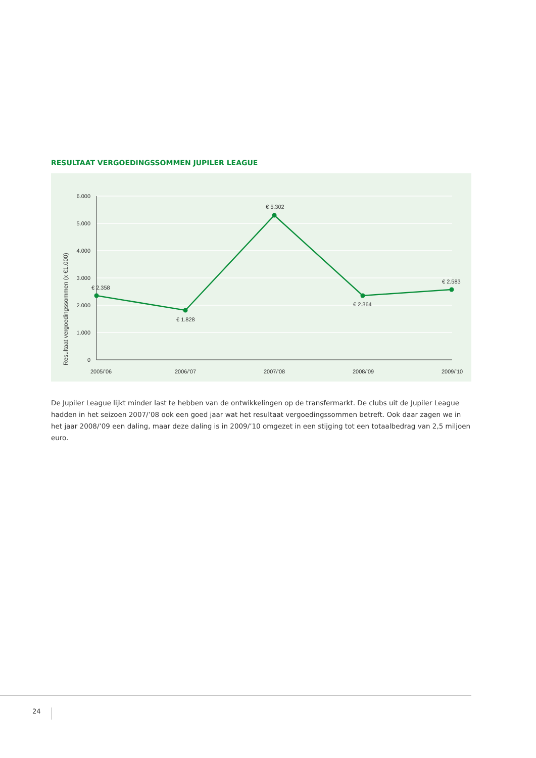RESULTAAT VERGOEDINGSSOMMEN JUPILER LEAGUE
6.000
5.000
4.000
3.000
2.000
1.000
0
Resultaat vergoedingssommen (x €1.000)
€ 2.358
€ 1.828
€ 5.302
€ 2.364
€ 2.583
2005/’06
2006/’07
2007/’08
2008/’09
2009/’10
De Jupiler League lijkt minder last te hebben van de ontwikkelingen op de transfermarkt. De clubs uit de Jupiler League hadden in het seizoen 2007/’08 ook een goed jaar wat het resultaat vergoedingssommen betreft. Ook daar zagen we in het jaar 2008/’09 een daling, maar deze daling is in 2009/’10 omgezet in een stijging tot een totaalbedrag van 2,5 miljoen euro.
24